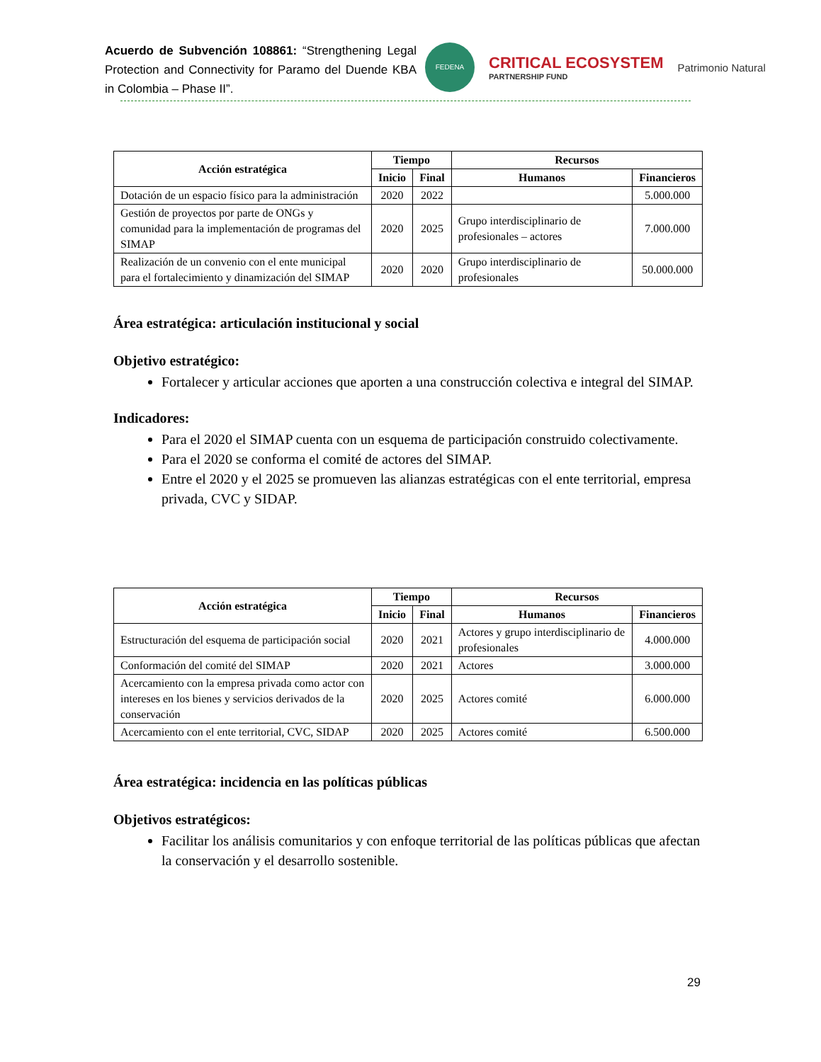Acuerdo de Subvención 108861: “Strengthening Legal Protection and Connectivity for Paramo del Duende KBA in Colombia – Phase II”.
FEDENA
CRITICAL ECOSYSTEM
PARTNERSHIP FUND
Patrimonio Natural
| Acción estratégica | Tiempo | | Recursos | |
| --- | --- | --- | --- | --- |
| | Inicio | Final | Humanos | Financieros |
| Dotación de un espacio físico para la administración | 2020 | 2022 | | 5.000.000 |
| Gestión de proyectos por parte de ONGs y comunidad para la implementación de programas del SIMAP | 2020 | 2025 | Grupo interdisciplinario de profesionales – actores | 7.000.000 |
| Realización de un convenio con el ente municipal para el fortalecimiento y dinamización del SIMAP | 2020 | 2020 | Grupo interdisciplinario de profesionales | 50.000.000 |
Área estratégica: articulación institucional y social
Objetivo estratégico:
Fortalecer y articular acciones que aporten a una construcción colectiva e integral del SIMAP.
Indicadores:
Para el 2020 el SIMAP cuenta con un esquema de participación construido colectivamente.
Para el 2020 se conforma el comité de actores del SIMAP.
Entre el 2020 y el 2025 se promueven las alianzas estratégicas con el ente territorial, empresa privada, CVC y SIDAP.
| Acción estratégica | Tiempo | | Recursos | |
| --- | --- | --- | --- | --- |
| | Inicio | Final | Humanos | Financieros |
| Estructuración del esquema de participación social | 2020 | 2021 | Actores y grupo interdisciplinario de profesionales | 4.000.000 |
| Conformación del comité del SIMAP | 2020 | 2021 | Actores | 3.000.000 |
| Acercamiento con la empresa privada como actor con intereses en los bienes y servicios derivados de la conservación | 2020 | 2025 | Actores comité | 6.000.000 |
| Acercamiento con el ente territorial, CVC, SIDAP | 2020 | 2025 | Actores comité | 6.500.000 |
Área estratégica: incidencia en las políticas públicas
Objetivos estratégicos:
Facilitar los análisis comunitarios y con enfoque territorial de las políticas públicas que afectan la conservación y el desarrollo sostenible.
29